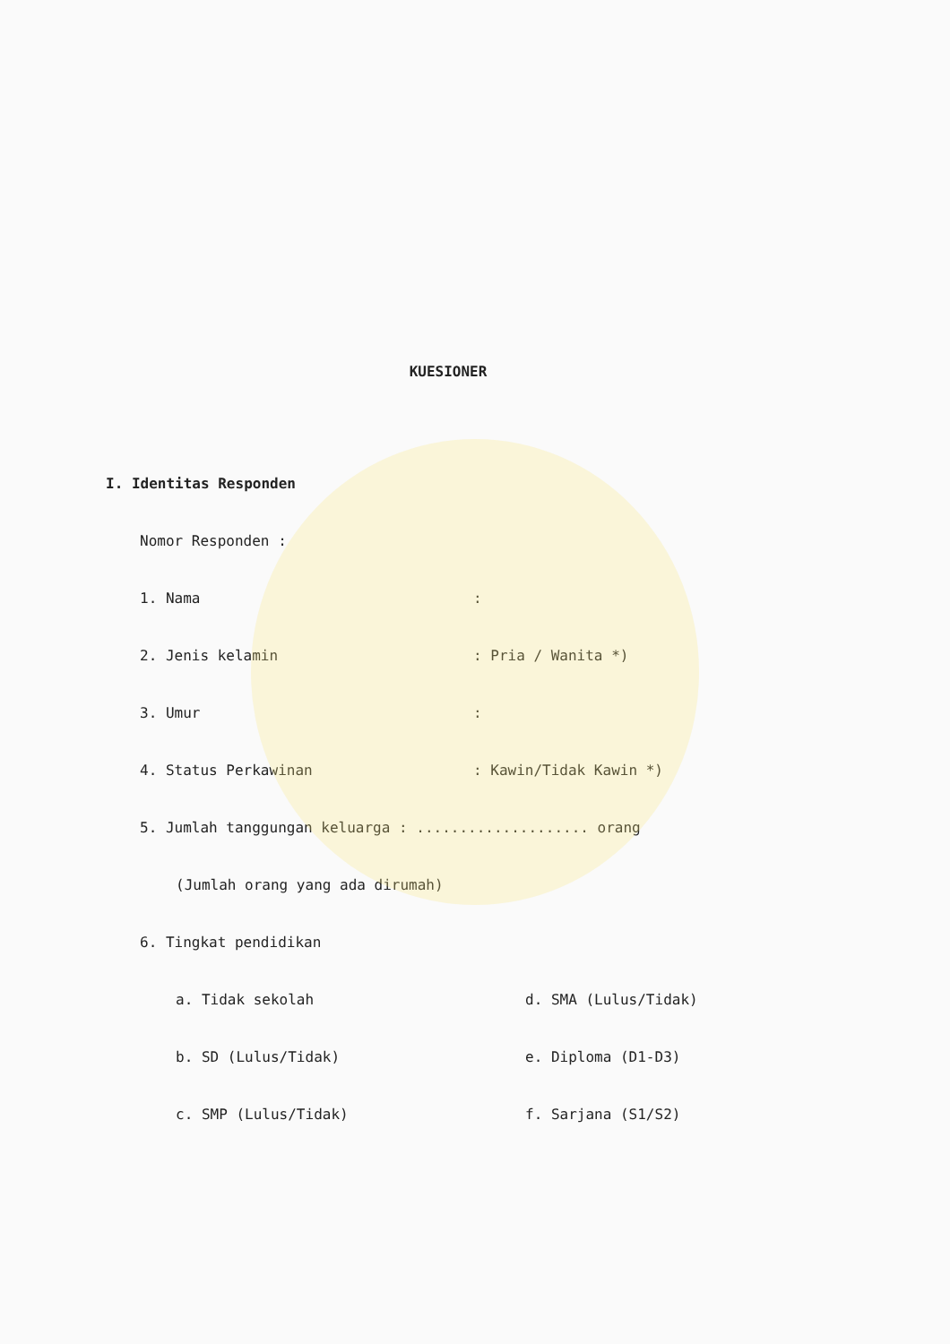KUESIONER
I. Identitas Responden
Nomor Responden :
1. Nama:
2. Jenis kelamin: Pria / Wanita *)
3. Umur:
4. Status Perkawinan: Kawin/Tidak Kawin *)
5. Jumlah tanggungan keluarga : .................... orang
(Jumlah orang yang ada dirumah)
6. Tingkat pendidikan
a. Tidak sekolah d. SMA (Lulus/Tidak)
b. SD (Lulus/Tidak) e. Diploma (D1-D3)
c. SMP (Lulus/Tidak) f. Sarjana (S1/S2)